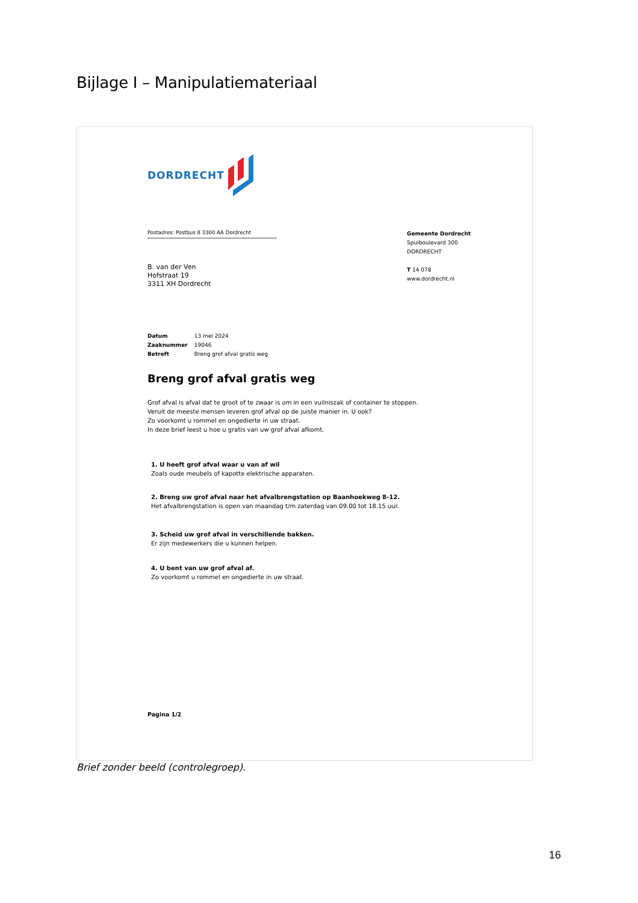Bijlage I – Manipulatiemateriaal
DORDRECHT
Postadres: Postbus 8 3300 AA Dordrecht
Gemeente Dordrecht
Spuiboulevard 300
DORDRECHT
T 14 078
www.dordrecht.nl
B. van der Ven
Hofstraat 19
3311 XH Dordrecht
Datum 13 mei 2024
Zaaknummer 19046
Betreft Breng grof afval gratis weg
Breng grof afval gratis weg
Grof afval is afval dat te groot of te zwaar is om in een vuilniszak of container te stoppen.
Veruit de meeste mensen leveren grof afval op de juiste manier in. U ook?
Zo voorkomt u rommel en ongedierte in uw straat.
In deze brief leest u hoe u gratis van uw grof afval afkomt.
1. U heeft grof afval waar u van af wil
Zoals oude meubels of kapotte elektrische apparaten.
2. Breng uw grof afval naar het afvalbrengstation op Baanhoekweg 8-12.
Het afvalbrengstation is open van maandag t/m zaterdag van 09.00 tot 18.15 uur.
3. Scheid uw grof afval in verschillende bakken.
Er zijn medewerkers die u kunnen helpen.
4. U bent van uw grof afval af.
Zo voorkomt u rommel en ongedierte in uw straat.
Pagina 1/2
Brief zonder beeld (controlegroep).
16